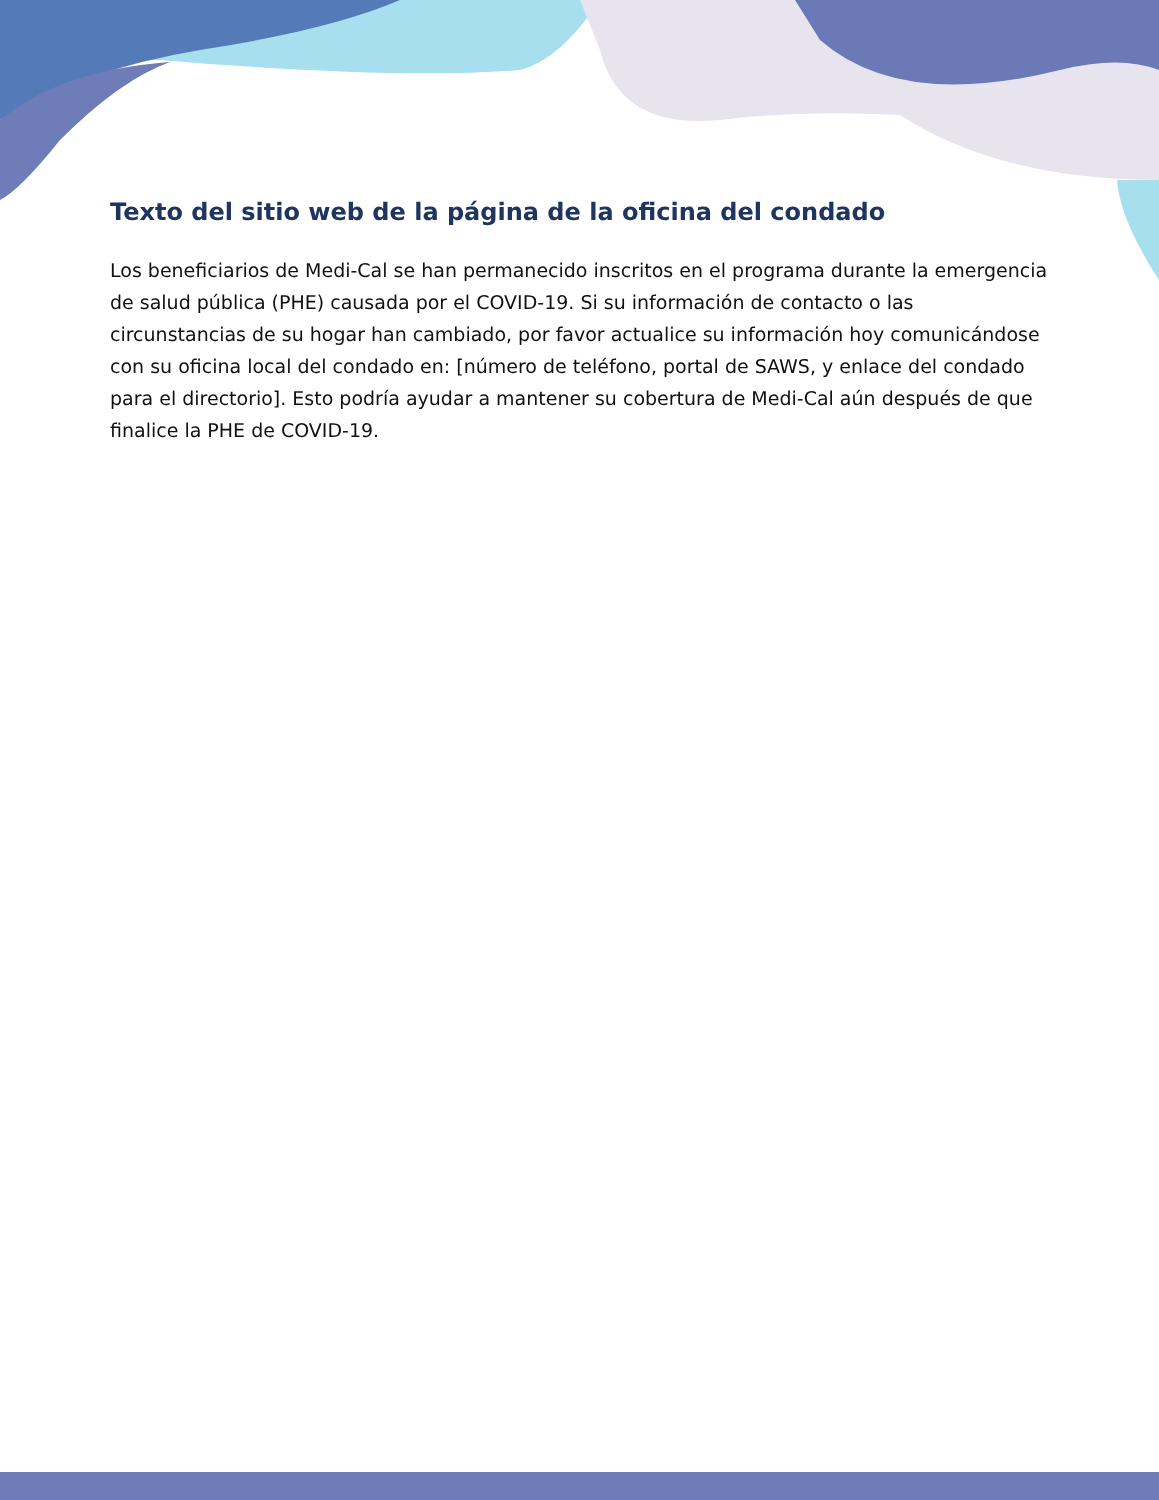Texto del sitio web de la página de la oficina del condado
Los beneficiarios de Medi-Cal se han permanecido inscritos en el programa durante la emergencia de salud pública (PHE) causada por el COVID-19. Si su información de contacto o las circunstancias de su hogar han cambiado, por favor actualice su información hoy comunicándose con su oficina local del condado en: [número de teléfono, portal de SAWS, y enlace del condado para el directorio]. Esto podría ayudar a mantener su cobertura de Medi-Cal aún después de que finalice la PHE de COVID-19.